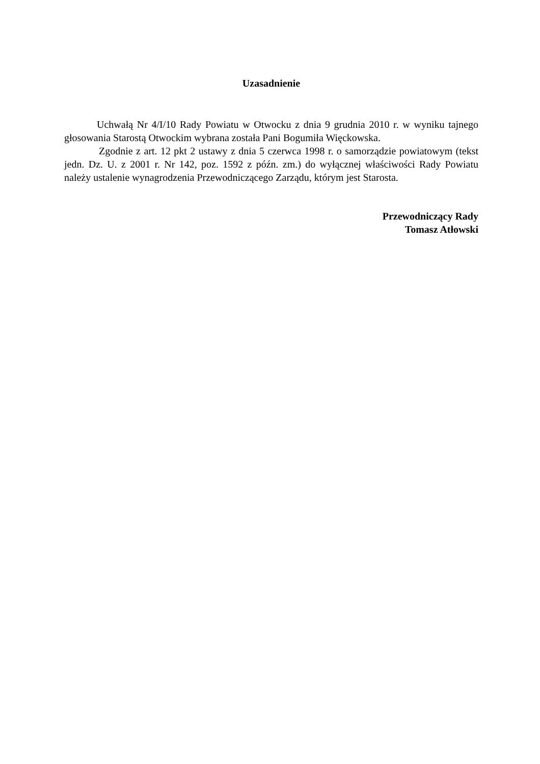Uzasadnienie
Uchwałą Nr 4/I/10 Rady Powiatu w Otwocku z dnia 9 grudnia 2010 r. w wyniku tajnego głosowania Starostą Otwockim wybrana została Pani Bogumiła Więckowska.
Zgodnie z art. 12 pkt 2 ustawy z dnia 5 czerwca 1998 r. o samorządzie powiatowym (tekst jedn. Dz. U. z 2001 r. Nr 142, poz. 1592 z późn. zm.) do wyłącznej właściwości Rady Powiatu należy ustalenie wynagrodzenia Przewodniczącego Zarządu, którym jest Starosta.
Przewodniczący Rady
Tomasz Atłowski